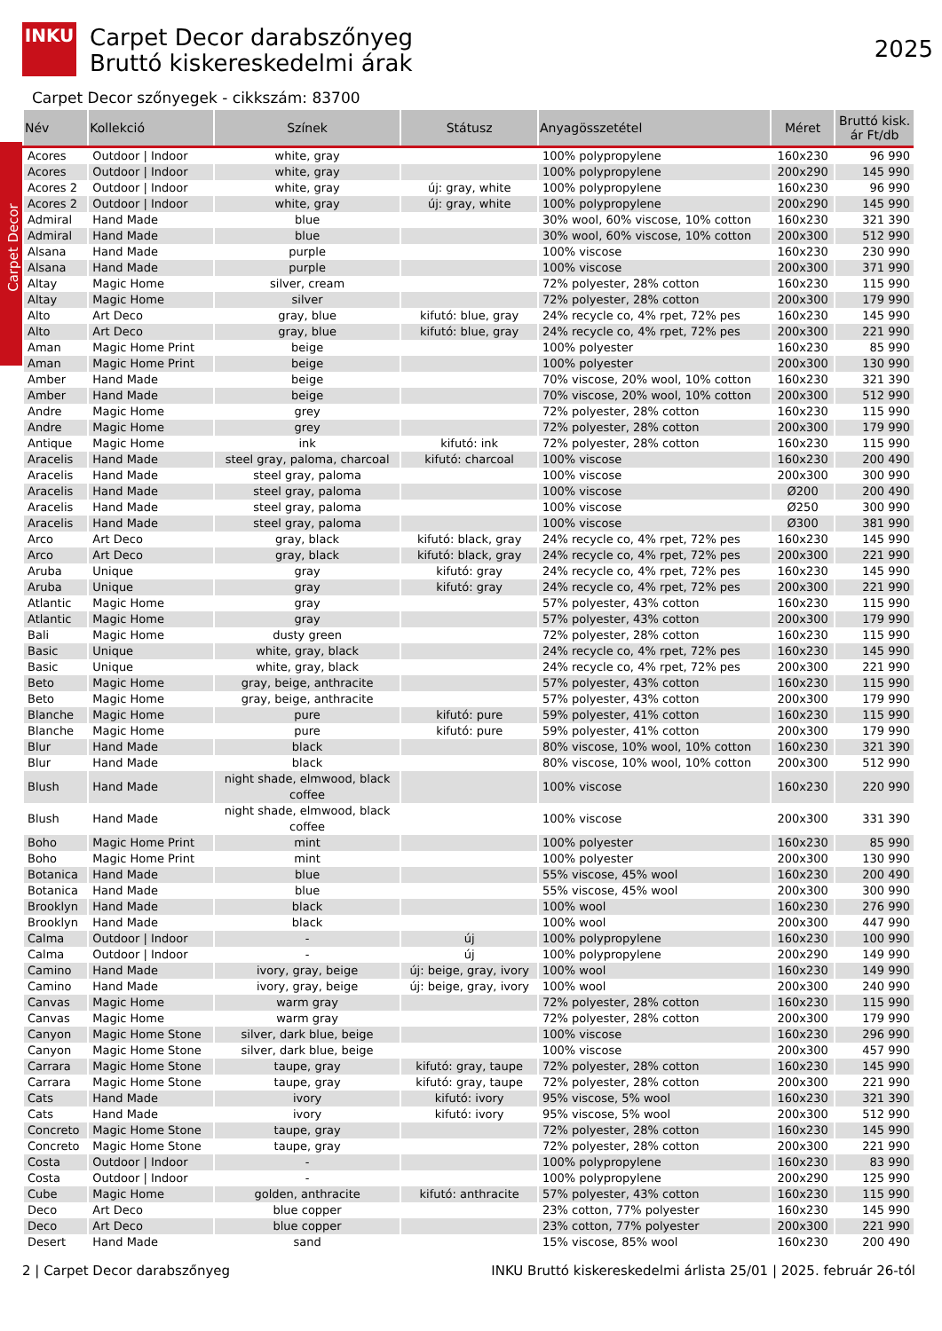INKU
Carpet Decor
Carpet Decor darabszőnyeg
Bruttó kiskereskedelmi árak
2025
Carpet Decor szőnyegek - cikkszám: 83700
| Név | Kollekció | Színek | Státusz | Anyagösszetétel | Méret | Bruttó kisk. ár Ft/db |
| --- | --- | --- | --- | --- | --- | --- |
| Acores | Outdoor / Indoor | white, gray | | 100% polypropylene | 160x230 | 96 990 |
| Acores | Outdoor / Indoor | white, gray | | 100% polypropylene | 200x290 | 145 990 |
| Acores 2 | Outdoor / Indoor | white, gray | új: gray, white | 100% polypropylene | 160x230 | 96 990 |
| Acores 2 | Outdoor / Indoor | white, gray | új: gray, white | 100% polypropylene | 200x290 | 145 990 |
| Admiral | Hand Made | blue | | 30% wool, 60% viscose, 10% cotton | 160x230 | 321 390 |
| Admiral | Hand Made | blue | | 30% wool, 60% viscose, 10% cotton | 200x300 | 512 990 |
| Alsana | Hand Made | purple | | 100% viscose | 160x230 | 230 990 |
| Alsana | Hand Made | purple | | 100% viscose | 200x300 | 371 990 |
| Altay | Magic Home | silver, cream | | 72% polyester, 28% cotton | 160x230 | 115 990 |
| Altay | Magic Home | silver | | 72% polyester, 28% cotton | 200x300 | 179 990 |
| Alto | Art Deco | gray, blue | kifutó: blue, gray | 24% recycle co, 4% rpet, 72% pes | 160x230 | 145 990 |
| Alto | Art Deco | gray, blue | kifutó: blue, gray | 24% recycle co, 4% rpet, 72% pes | 200x300 | 221 990 |
| Aman | Magic Home Print | beige | | 100% polyester | 160x230 | 85 990 |
| Aman | Magic Home Print | beige | | 100% polyester | 200x300 | 130 990 |
| Amber | Hand Made | beige | | 70% viscose, 20% wool, 10% cotton | 160x230 | 321 390 |
| Amber | Hand Made | beige | | 70% viscose, 20% wool, 10% cotton | 200x300 | 512 990 |
| Andre | Magic Home | grey | | 72% polyester, 28% cotton | 160x230 | 115 990 |
| Andre | Magic Home | grey | | 72% polyester, 28% cotton | 200x300 | 179 990 |
| Antique | Magic Home | ink | kifutó: ink | 72% polyester, 28% cotton | 160x230 | 115 990 |
| Aracelis | Hand Made | steel gray, paloma, charcoal | kifutó: charcoal | 100% viscose | 160x230 | 200 490 |
| Aracelis | Hand Made | steel gray, paloma | | 100% viscose | 200x300 | 300 990 |
| Aracelis | Hand Made | steel gray, paloma | | 100% viscose | Ø200 | 200 490 |
| Aracelis | Hand Made | steel gray, paloma | | 100% viscose | Ø250 | 300 990 |
| Aracelis | Hand Made | steel gray, paloma | | 100% viscose | Ø300 | 381 990 |
| Arco | Art Deco | gray, black | kifutó: black, gray | 24% recycle co, 4% rpet, 72% pes | 160x230 | 145 990 |
| Arco | Art Deco | gray, black | kifutó: black, gray | 24% recycle co, 4% rpet, 72% pes | 200x300 | 221 990 |
| Aruba | Unique | gray | kifutó: gray | 24% recycle co, 4% rpet, 72% pes | 160x230 | 145 990 |
| Aruba | Unique | gray | kifutó: gray | 24% recycle co, 4% rpet, 72% pes | 200x300 | 221 990 |
| Atlantic | Magic Home | gray | | 57% polyester, 43% cotton | 160x230 | 115 990 |
| Atlantic | Magic Home | gray | | 57% polyester, 43% cotton | 200x300 | 179 990 |
| Bali | Magic Home | dusty green | | 72% polyester, 28% cotton | 160x230 | 115 990 |
| Basic | Unique | white, gray, black | | 24% recycle co, 4% rpet, 72% pes | 160x230 | 145 990 |
| Basic | Unique | white, gray, black | | 24% recycle co, 4% rpet, 72% pes | 200x300 | 221 990 |
| Beto | Magic Home | gray, beige, anthracite | | 57% polyester, 43% cotton | 160x230 | 115 990 |
| Beto | Magic Home | gray, beige, anthracite | | 57% polyester, 43% cotton | 200x300 | 179 990 |
| Blanche | Magic Home | pure | kifutó: pure | 59% polyester, 41% cotton | 160x230 | 115 990 |
| Blanche | Magic Home | pure | kifutó: pure | 59% polyester, 41% cotton | 200x300 | 179 990 |
| Blur | Hand Made | black | | 80% viscose, 10% wool, 10% cotton | 160x230 | 321 390 |
| Blur | Hand Made | black | | 80% viscose, 10% wool, 10% cotton | 200x300 | 512 990 |
| Blush | Hand Made | night shade, elmwood, black coffee | | 100% viscose | 160x230 | 220 990 |
| Blush | Hand Made | night shade, elmwood, black coffee | | 100% viscose | 200x300 | 331 390 |
| Boho | Magic Home Print | mint | | 100% polyester | 160x230 | 85 990 |
| Boho | Magic Home Print | mint | | 100% polyester | 200x300 | 130 990 |
| Botanica | Hand Made | blue | | 55% viscose, 45% wool | 160x230 | 200 490 |
| Botanica | Hand Made | blue | | 55% viscose, 45% wool | 200x300 | 300 990 |
| Brooklyn | Hand Made | black | | 100% wool | 160x230 | 276 990 |
| Brooklyn | Hand Made | black | | 100% wool | 200x300 | 447 990 |
| Calma | Outdoor / Indoor | - | új | 100% polypropylene | 160x230 | 100 990 |
| Calma | Outdoor / Indoor | - | új | 100% polypropylene | 200x290 | 149 990 |
| Camino | Hand Made | ivory, gray, beige | új: beige, gray, ivory | 100% wool | 160x230 | 149 990 |
| Camino | Hand Made | ivory, gray, beige | új: beige, gray, ivory | 100% wool | 200x300 | 240 990 |
| Canvas | Magic Home | warm gray | | 72% polyester, 28% cotton | 160x230 | 115 990 |
| Canvas | Magic Home | warm gray | | 72% polyester, 28% cotton | 200x300 | 179 990 |
| Canyon | Magic Home Stone | silver, dark blue, beige | | 100% viscose | 160x230 | 296 990 |
| Canyon | Magic Home Stone | silver, dark blue, beige | | 100% viscose | 200x300 | 457 990 |
| Carrara | Magic Home Stone | taupe, gray | kifutó: gray, taupe | 72% polyester, 28% cotton | 160x230 | 145 990 |
| Carrara | Magic Home Stone | taupe, gray | kifutó: gray, taupe | 72% polyester, 28% cotton | 200x300 | 221 990 |
| Cats | Hand Made | ivory | kifutó: ivory | 95% viscose, 5% wool | 160x230 | 321 390 |
| Cats | Hand Made | ivory | kifutó: ivory | 95% viscose, 5% wool | 200x300 | 512 990 |
| Concreto | Magic Home Stone | taupe, gray | | 72% polyester, 28% cotton | 160x230 | 145 990 |
| Concreto | Magic Home Stone | taupe, gray | | 72% polyester, 28% cotton | 200x300 | 221 990 |
| Costa | Outdoor / Indoor | - | | 100% polypropylene | 160x230 | 83 990 |
| Costa | Outdoor / Indoor | - | | 100% polypropylene | 200x290 | 125 990 |
| Cube | Magic Home | golden, anthracite | kifutó: anthracite | 57% polyester, 43% cotton | 160x230 | 115 990 |
| Deco | Art Deco | blue copper | | 23% cotton, 77% polyester | 160x230 | 145 990 |
| Deco | Art Deco | blue copper | | 23% cotton, 77% polyester | 200x300 | 221 990 |
| Desert | Hand Made | sand | | 15% viscose, 85% wool | 160x230 | 200 490 |
2 | Carpet Decor darabszőnyeg INKU Bruttó kiskereskedelmi árlista 25/01 | 2025. február 26-tól